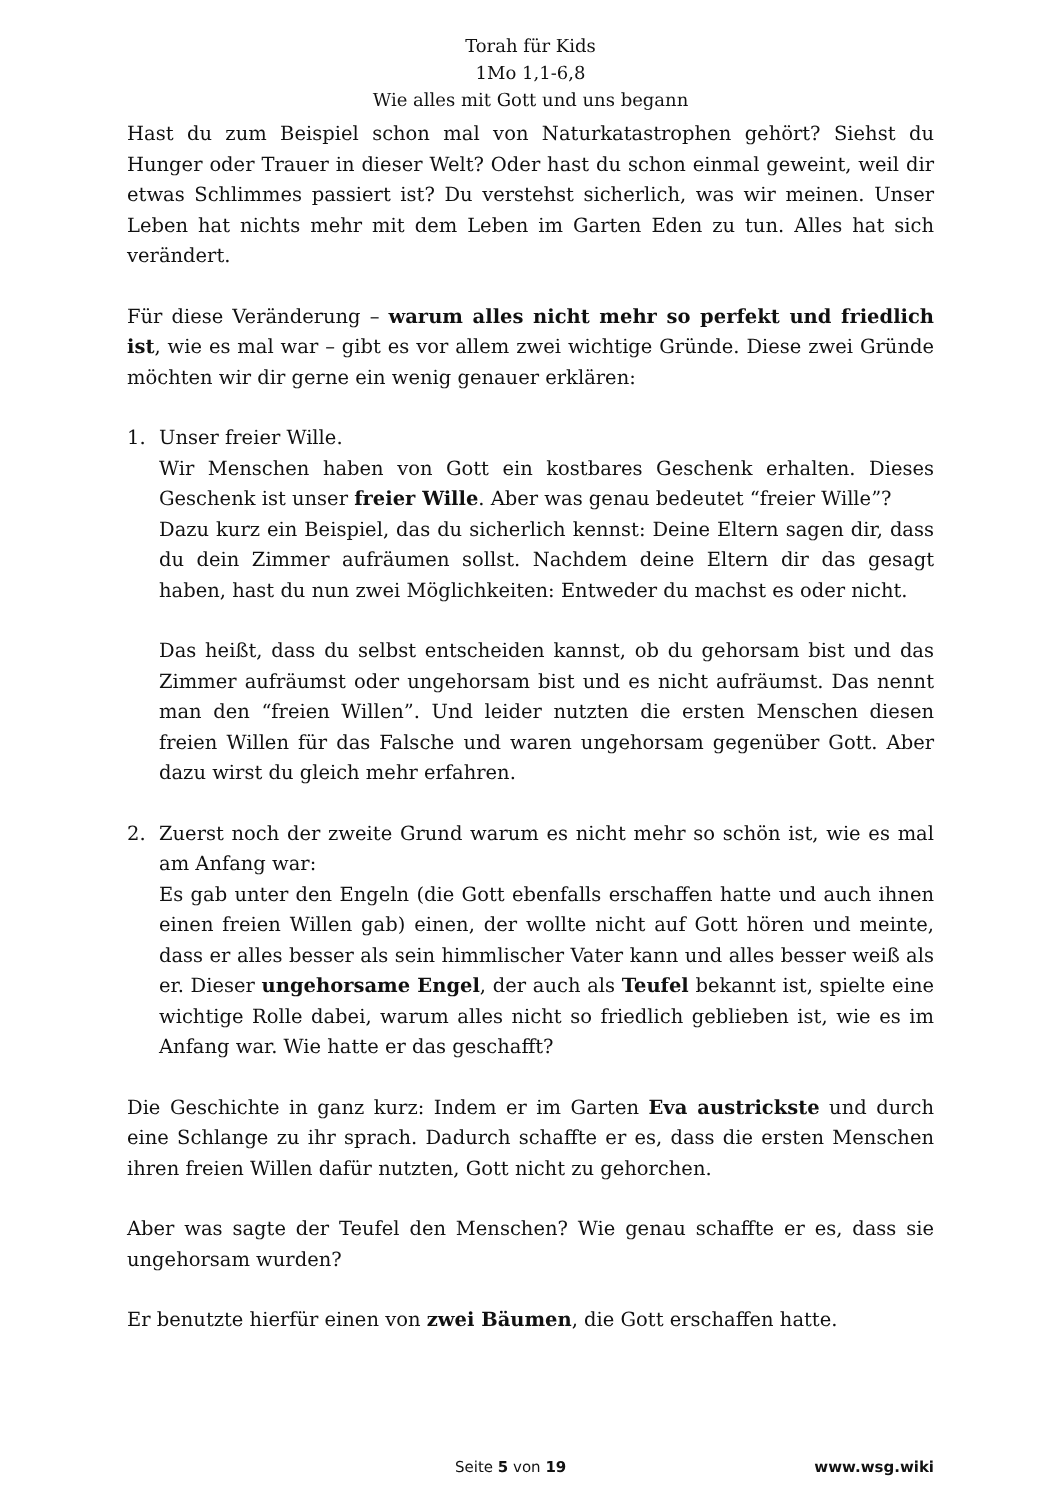Torah für Kids
1Mo 1,1-6,8
Wie alles mit Gott und uns begann
Hast du zum Beispiel schon mal von Naturkatastrophen gehört? Siehst du Hunger oder Trauer in dieser Welt? Oder hast du schon einmal geweint, weil dir etwas Schlimmes passiert ist? Du verstehst sicherlich, was wir meinen. Unser Leben hat nichts mehr mit dem Leben im Garten Eden zu tun. Alles hat sich verändert.
Für diese Veränderung – warum alles nicht mehr so perfekt und friedlich ist, wie es mal war – gibt es vor allem zwei wichtige Gründe. Diese zwei Gründe möchten wir dir gerne ein wenig genauer erklären:
1. Unser freier Wille.
Wir Menschen haben von Gott ein kostbares Geschenk erhalten. Dieses Geschenk ist unser freier Wille. Aber was genau bedeutet “freier Wille”?
Dazu kurz ein Beispiel, das du sicherlich kennst: Deine Eltern sagen dir, dass du dein Zimmer aufräumen sollst. Nachdem deine Eltern dir das gesagt haben, hast du nun zwei Möglichkeiten: Entweder du machst es oder nicht.
Das heißt, dass du selbst entscheiden kannst, ob du gehorsam bist und das Zimmer aufräumst oder ungehorsam bist und es nicht aufräumst. Das nennt man den “freien Willen”. Und leider nutzten die ersten Menschen diesen freien Willen für das Falsche und waren ungehorsam gegenüber Gott. Aber dazu wirst du gleich mehr erfahren.
2. Zuerst noch der zweite Grund warum es nicht mehr so schön ist, wie es mal am Anfang war:
Es gab unter den Engeln (die Gott ebenfalls erschaffen hatte und auch ihnen einen freien Willen gab) einen, der wollte nicht auf Gott hören und meinte, dass er alles besser als sein himmlischer Vater kann und alles besser weiß als er. Dieser ungehorsame Engel, der auch als Teufel bekannt ist, spielte eine wichtige Rolle dabei, warum alles nicht so friedlich geblieben ist, wie es im Anfang war. Wie hatte er das geschafft?
Die Geschichte in ganz kurz: Indem er im Garten Eva austrickste und durch eine Schlange zu ihr sprach. Dadurch schaffte er es, dass die ersten Menschen ihren freien Willen dafür nutzten, Gott nicht zu gehorchen.
Aber was sagte der Teufel den Menschen? Wie genau schaffte er es, dass sie ungehorsam wurden?
Er benutzte hierfür einen von zwei Bäumen, die Gott erschaffen hatte.
Seite 5 von 19 www.wsg.wiki